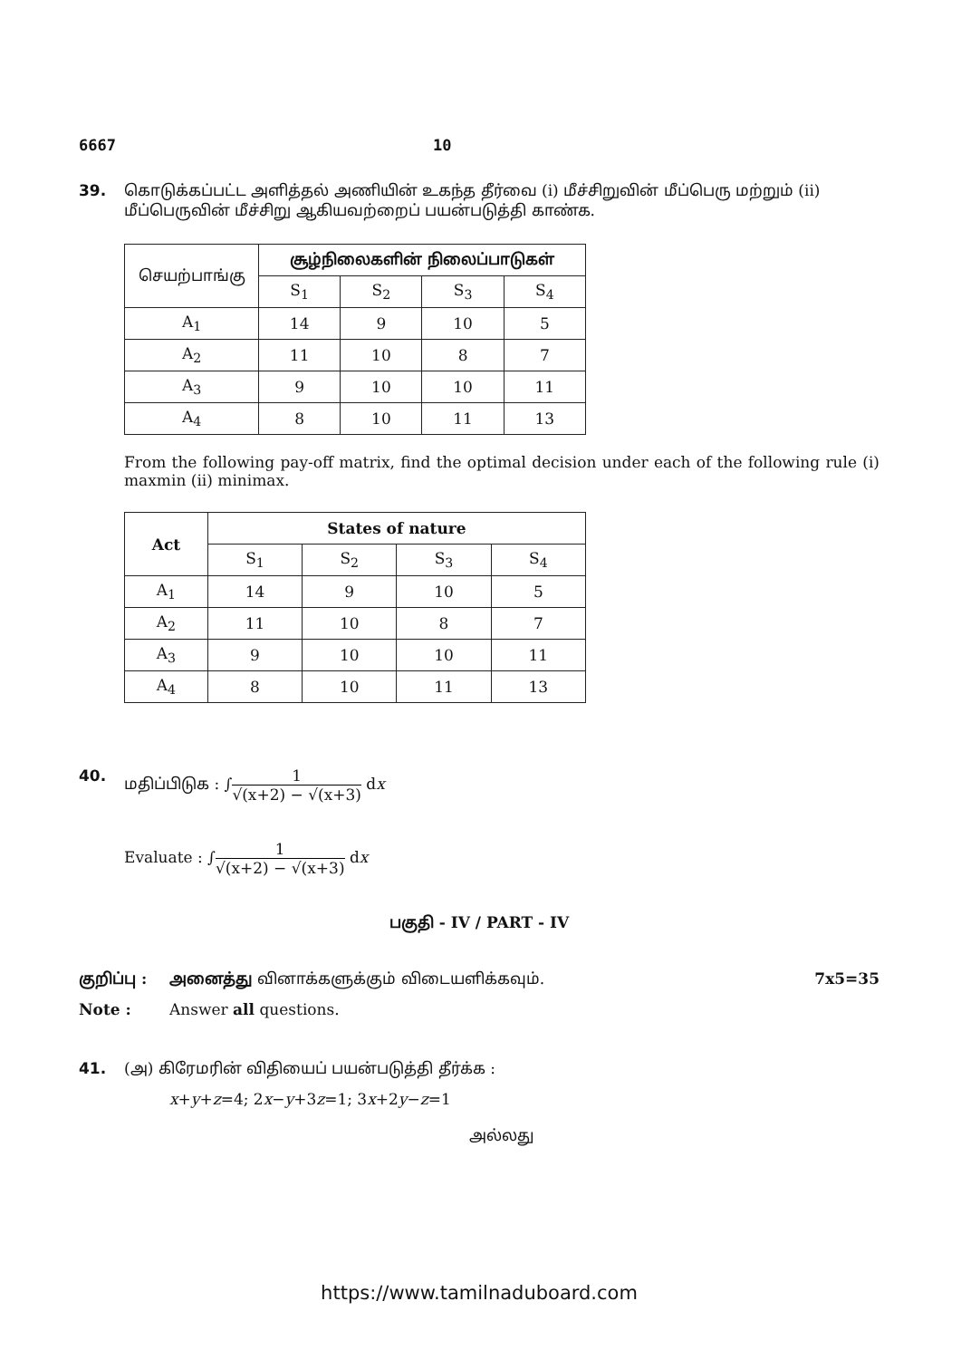6667 10
39. கொடுக்கப்பட்ட அளித்தல் அணியின் உகந்த தீர்வை (i) மீச்சிறுவின் மீப்பெரு மற்றும் (ii) மீப்பெருவின் மீச்சிறு ஆகியவற்றைப் பயன்படுத்தி காண்க.
| செயற்பாங்கு | சூழ்நிலைகளின் நிலைப்பாடுகள் | | | |
| --- | --- | --- | --- | --- |
| | S<sub>1</sub> | S<sub>2</sub> | S<sub>3</sub> | S<sub>4</sub> |
| A<sub>1</sub> | 14 | 9 | 10 | 5 |
| A<sub>2</sub> | 11 | 10 | 8 | 7 |
| A<sub>3</sub> | 9 | 10 | 10 | 11 |
| A<sub>4</sub> | 8 | 10 | 11 | 13 |
From the following pay-off matrix, find the optimal decision under each of the following rule (i) maxmin (ii) minimax.
| Act | States of nature | | | |
| --- | --- | --- | --- | --- |
| | S<sub>1</sub> | S<sub>2</sub> | S<sub>3</sub> | S<sub>4</sub> |
| A<sub>1</sub> | 14 | 9 | 10 | 5 |
| A<sub>2</sub> | 11 | 10 | 8 | 7 |
| A<sub>3</sub> | 9 | 10 | 10 | 11 |
| A<sub>4</sub> | 8 | 10 | 11 | 13 |
40. மதிப்பிடுக : ∫1 √(x+2) − √(x+3) dx
Evaluate : ∫1 √(x+2) − √(x+3) dx
பகுதி - IV / PART - IV
குறிப்பு : அனைத்து வினாக்களுக்கும் விடையளிக்கவும். 7x5=35
Note : Answer all questions.
41. (அ) கிரேமரின் விதியைப் பயன்படுத்தி தீர்க்க :
x+y+z=4; 2x−y+3z=1; 3x+2y−z=1
அல்லது
https://www.tamilnaduboard.com